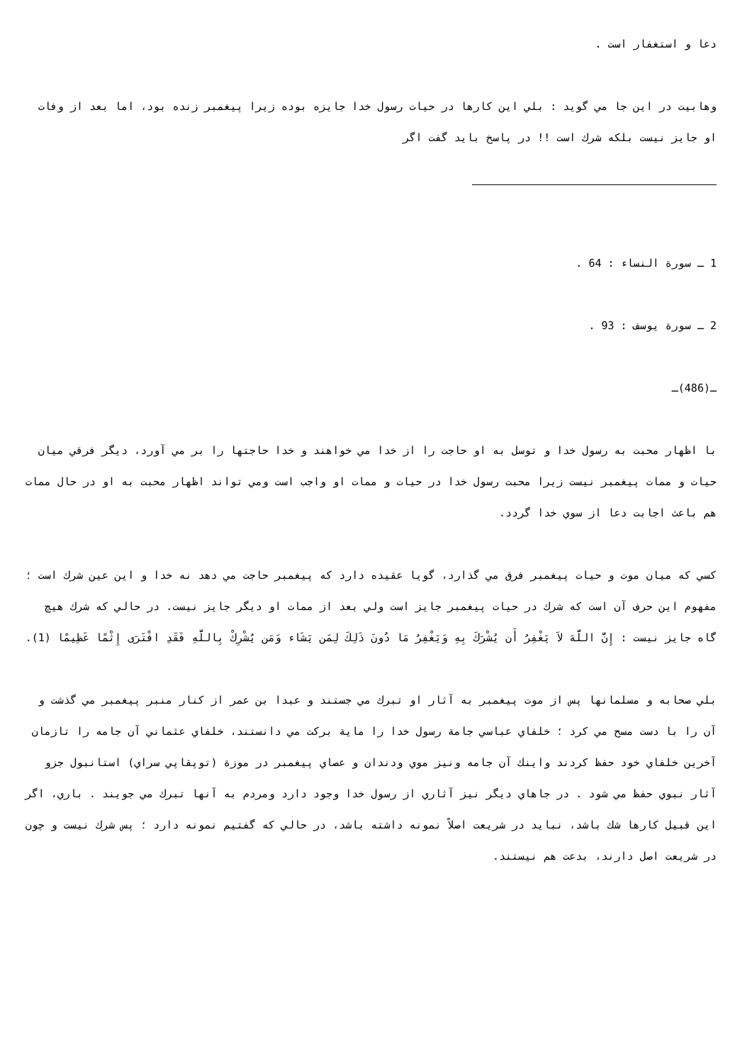دعا و استغفار است .
وهابيت در اين جا مي گويد : بلي اين كارها در حيات رسول خدا جايزه بوده زيرا پيغمبر زنده بود، اما بعد از وفات او جايز نيست بلكه شرك است !! در پاسخ بايد گفت اگر
1 ـ سورة النساء : 64 .
2 ـ سورة يوسف : 93 .
ـ(486)ـ
با اظهار محبت به رسول خدا و توسل به او حاجت را از خدا مي خواهند و خدا حاجتها را بر مي آورد، ديگر فرقي ميان حيات و ممات پيغمبر نيست زيرا محبت رسول خدا در حيات و ممات او واجب است ومي تواند اظهار محبت به او در حال ممات هم باعث اجابت دعا از سوي خدا گردد.
كسي كه ميان موت و حيات پيغمبر فرق مي گذارد، گويا عقيده دارد كه پيغمبر حاجت مي دهد نه خدا و اين عين شرك است ؛ مفهوم اين حرف آن است كه شرك در حيات پيغمبر جايز است ولي بعد از ممات او ديگر جايز نيست. در حالي كه شرك هيچ گاه جايز نيست : إِنَّ اللَّهَ لاَ يَغْفِرُ أَن يُشْرَكَ بِهِ وَيَغْفِرُ مَا دُونَ ذَلِكَ لِمَن يَشَاء وَمَن يُشْرِكْ بِاللَّهِ فَقَدِ افْتَرَى إِثْمًا عَظِيمًا (1).
بلي صحابه و مسلمانها پس از موت پيغمبر به آثار او تبرك مي جستند و عبدا بن عمر از كنار منبر پيغمبر مي گذشت و آن را با دست مسح مي كرد ؛ خلفاي عباسي جامة رسول خدا را ماية بركت مي دانستند، خلفاي عثماني آن جامه را تازمان آخرين خلفاي خود حفظ كردند واينك آن جامه ونيز موي ودندان و عصاي پيغمبر در موزة (توپقاپي سراي) استانبول جزو آثار نبوي حفظ مي شود . در جاهاي ديگر نيز آثاري از رسول خدا وجود دارد ومردم به آنها تبرك مي جويند . باري، اگر اين قبيل كارها شك باشد، نبايد در شريعت اصلاً نمونه داشته باشد، در حالي كه گفتيم نمونه دارد ؛ پس شرك نيست و چون در شريعت اصل دارند، بدعت هم نيستند.